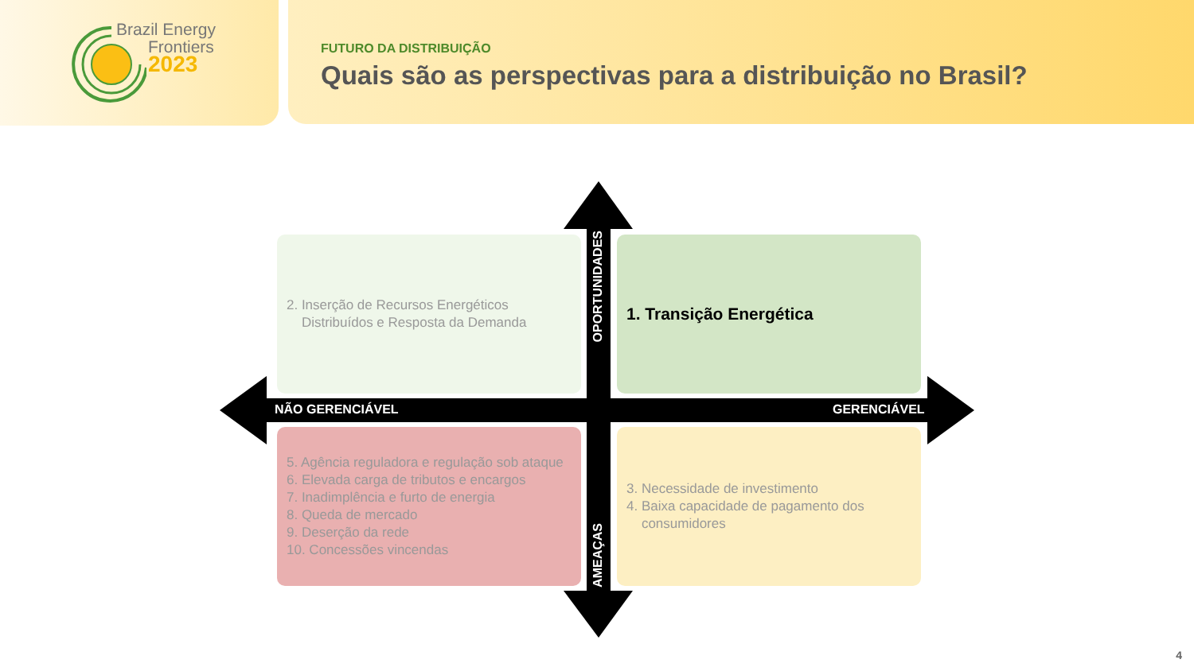Brazil Energy
Frontiers
2023
FUTURO DA DISTRIBUIÇÃO
Quais são as perspectivas para a distribuição no Brasil?
2. Inserção de Recursos Energéticos
Distribuídos e Resposta da Demanda
1. Transição Energética
5. Agência reguladora e regulação sob ataque
6. Elevada carga de tributos e encargos
7. Inadimplência e furto de energia
8. Queda de mercado
9. Deserção da rede
10. Concessões vincendas
3. Necessidade de investimento
4. Baixa capacidade de pagamento dos
consumidores
NÃO GERENCIÁVEL GERENCIÁVEL
OPORTUNIDADES
AMEAÇAS
4